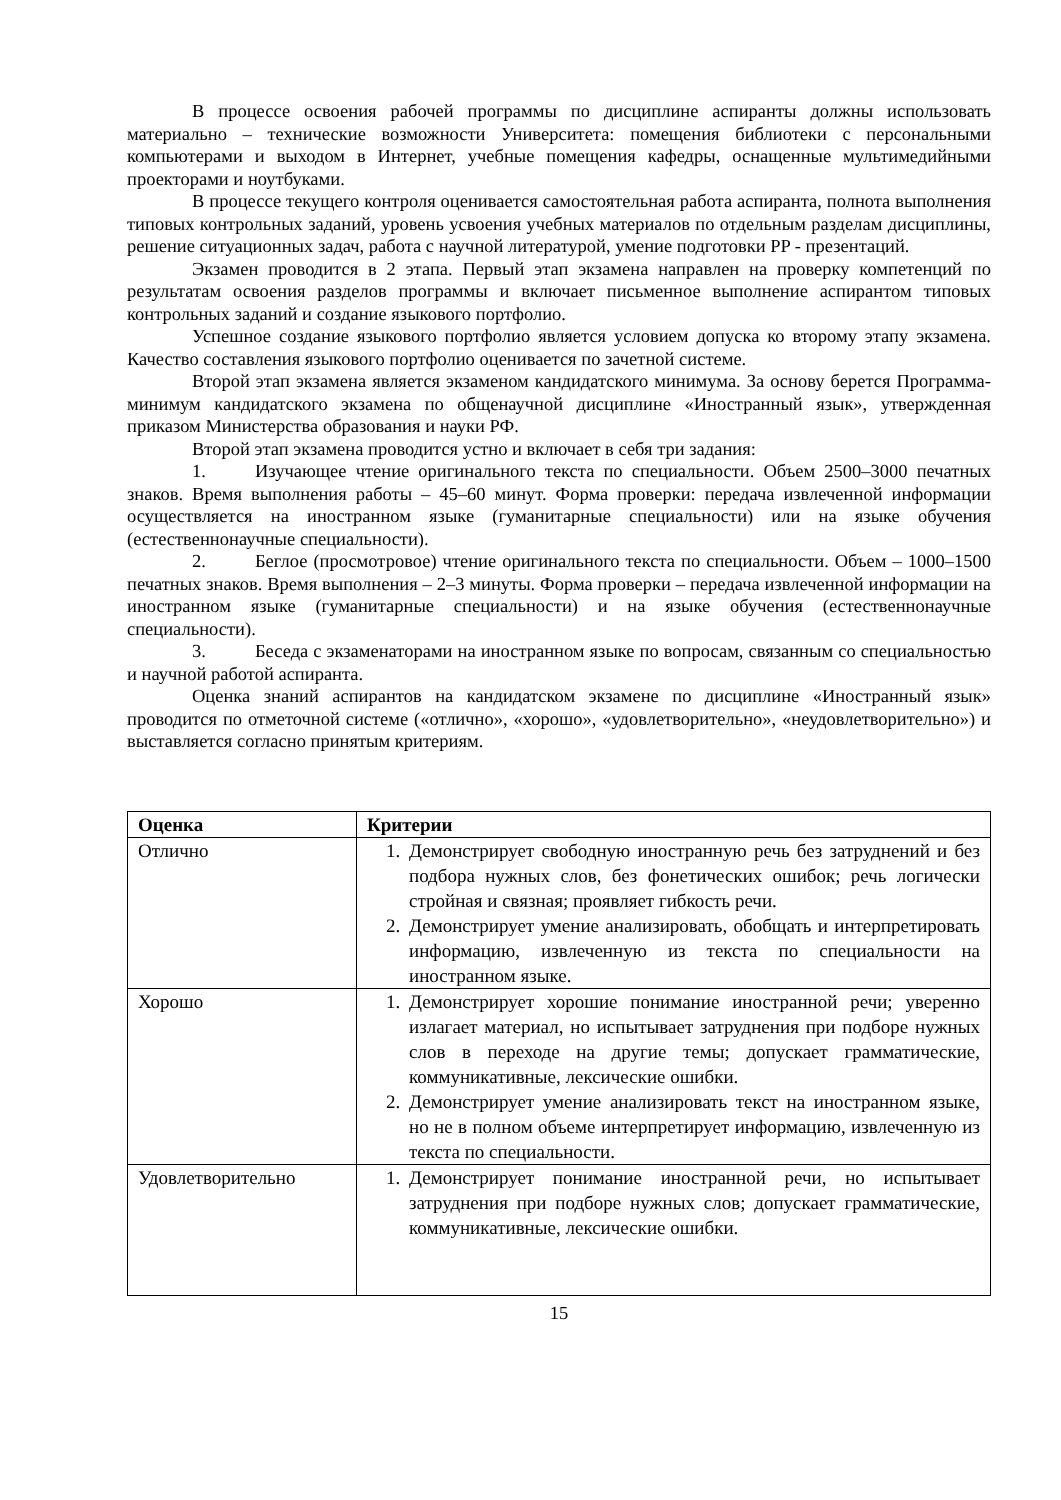В процессе освоения рабочей программы по дисциплине аспиранты должны использовать материально – технические возможности Университета: помещения библиотеки с персональными компьютерами и выходом в Интернет, учебные помещения кафедры, оснащенные мультимедийными проекторами и ноутбуками.
В процессе текущего контроля оценивается самостоятельная работа аспиранта, полнота выполнения типовых контрольных заданий, уровень усвоения учебных материалов по отдельным разделам дисциплины, решение ситуационных задач, работа с научной литературой, умение подготовки PP - презентаций.
Экзамен проводится в 2 этапа. Первый этап экзамена направлен на проверку компетенций по результатам освоения разделов программы и включает письменное выполнение аспирантом типовых контрольных заданий и создание языкового портфолио.
Успешное создание языкового портфолио является условием допуска ко второму этапу экзамена. Качество составления языкового портфолио оценивается по зачетной системе.
Второй этап экзамена является экзаменом кандидатского минимума. За основу берется Программа-минимум кандидатского экзамена по общенаучной дисциплине «Иностранный язык», утвержденная приказом Министерства образования и науки РФ.
Второй этап экзамена проводится устно и включает в себя три задания:
1. Изучающее чтение оригинального текста по специальности. Объем 2500–3000 печатных знаков. Время выполнения работы – 45–60 минут. Форма проверки: передача извлеченной информации осуществляется на иностранном языке (гуманитарные специальности) или на языке обучения (естественнонаучные специальности).
2. Беглое (просмотровое) чтение оригинального текста по специальности. Объем – 1000–1500 печатных знаков. Время выполнения – 2–3 минуты. Форма проверки – передача извлеченной информации на иностранном языке (гуманитарные специальности) и на языке обучения (естественнонаучные специальности).
3. Беседа с экзаменаторами на иностранном языке по вопросам, связанным со специальностью и научной работой аспиранта.
Оценка знаний аспирантов на кандидатском экзамене по дисциплине «Иностранный язык» проводится по отметочной системе («отлично», «хорошо», «удовлетворительно», «неудовлетворительно») и выставляется согласно принятым критериям.
| Оценка | Критерии |
| --- | --- |
| Отлично | 1. Демонстрирует свободную иностранную речь без затруднений и без подбора нужных слов, без фонетических ошибок; речь логически стройная и связная; проявляет гибкость речи. 2. Демонстрирует умение анализировать, обобщать и интерпретировать информацию, извлеченную из текста по специальности на иностранном языке. |
| Хорошо | 1. Демонстрирует хорошие понимание иностранной речи; уверенно излагает материал, но испытывает затруднения при подборе нужных слов в переходе на другие темы; допускает грамматические, коммуникативные, лексические ошибки. 2. Демонстрирует умение анализировать текст на иностранном языке, но не в полном объеме интерпретирует информацию, извлеченную из текста по специальности. |
| Удовлетворительно | 1. Демонстрирует понимание иностранной речи, но испытывает затруднения при подборе нужных слов; допускает грамматические, коммуникативные, лексические ошибки. |
15